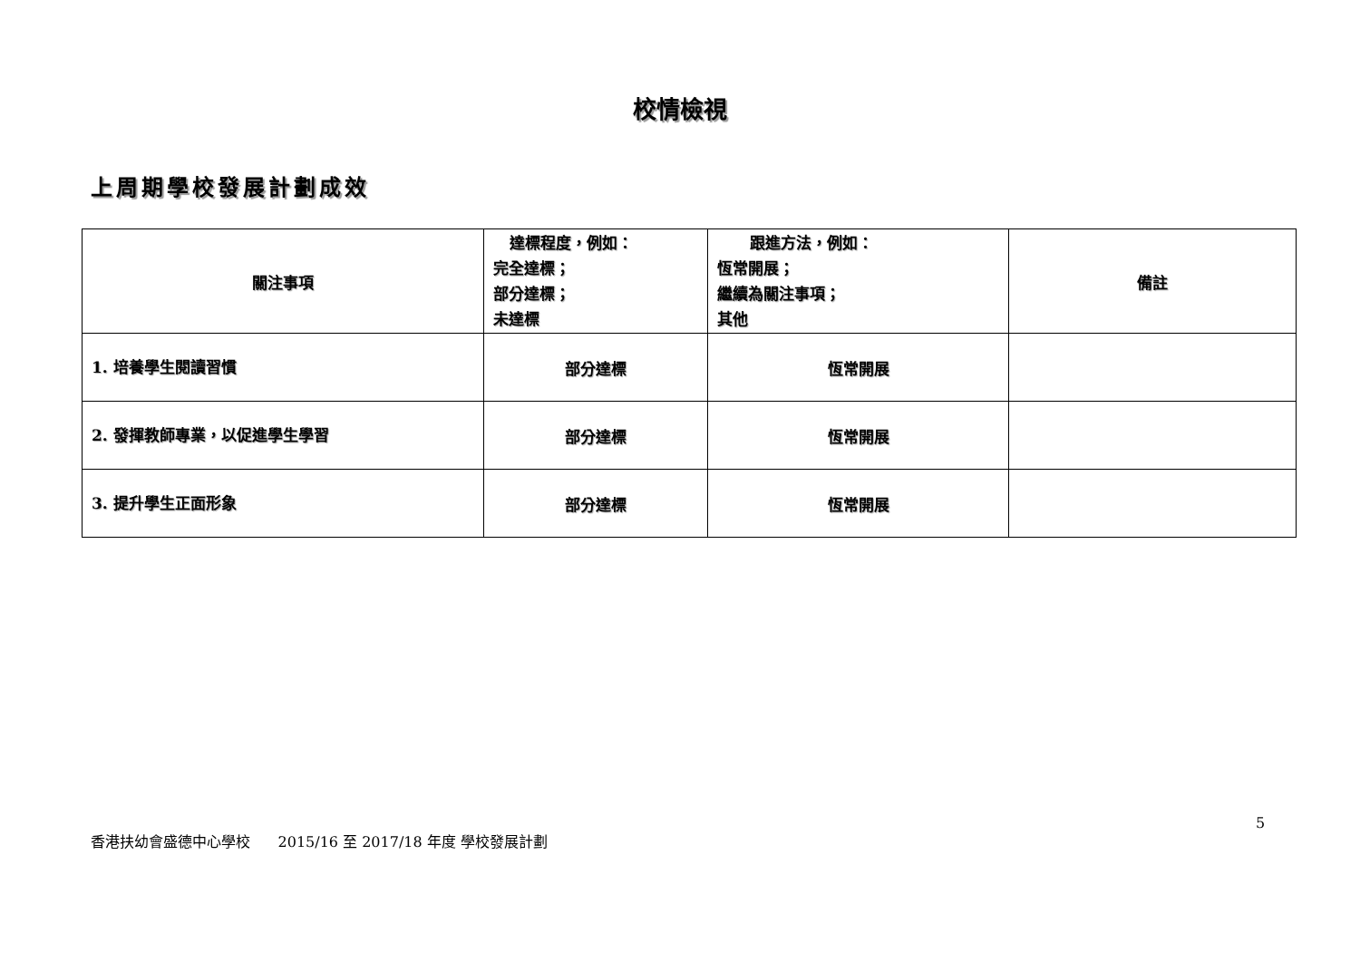校情檢視
上周期學校發展計劃成效
| 關注事項 | 達標程度，例如： 完全達標； 部分達標； 未達標 | 跟進方法，例如： 恆常開展； 繼續為關注事項； 其他 | 備註 |
| --- | --- | --- | --- |
| 1. 培養學生閱讀習慣 | 部分達標 | 恆常開展 | |
| 2. 發揮教師專業，以促進學生學習 | 部分達標 | 恆常開展 | |
| 3. 提升學生正面形象 | 部分達標 | 恆常開展 | |
5
香港扶幼會盛德中心學校 2015/16 至 2017/18 年度 學校發展計劃